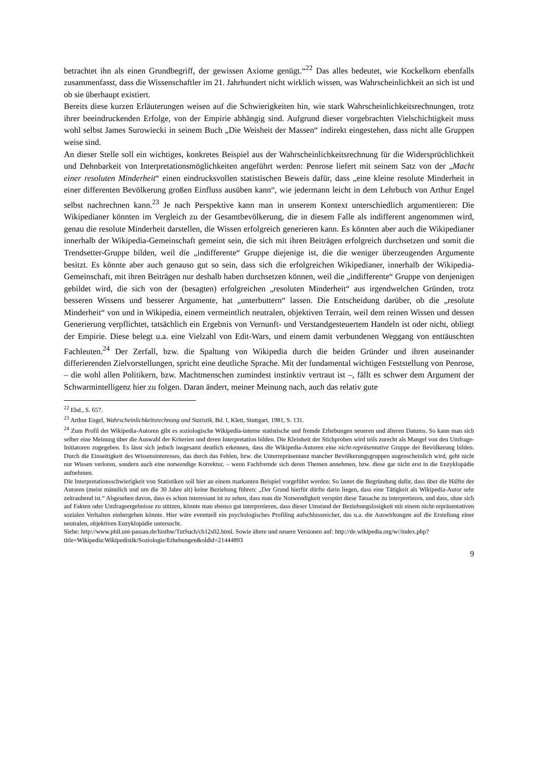betrachtet ihn als einen Grundbegriff, der gewissen Axiome genügt.“<sup>22</sup> Das alles bedeutet, wie Kockelkorn ebenfalls zusammenfasst, dass die Wissenschaftler im 21. Jahrhundert nicht wirklich wissen, was Wahrscheinlichkeit an sich ist und ob sie überhaupt existiert.
Bereits diese kurzen Erläuterungen weisen auf die Schwierigkeiten hin, wie stark Wahrscheinlichkeitsrechnungen, trotz ihrer beeindruckenden Erfolge, von der Empirie abhängig sind. Aufgrund dieser vorgebrachten Vielschichtigkeit muss wohl selbst James Surowiecki in seinem Buch „Die Weisheit der Massen“ indirekt eingestehen, dass nicht alle Gruppen weise sind.
An dieser Stelle soll ein wichtiges, konkretes Beispiel aus der Wahrscheinlichkeitsrechnung für die Widersprüchlichkeit und Dehnbarkeit von Interpretationsmöglichkeiten angeführt werden: Penrose liefert mit seinem Satz von der „Macht einer resoluten Minderheit“ einen eindrucksvollen statistischen Beweis dafür, dass „eine kleine resolute Minderheit in einer differenten Bevölkerung großen Einfluss ausüben kann“, wie jedermann leicht in dem Lehrbuch von Arthur Engel selbst nachrechnen kann.<sup>23</sup> Je nach Perspektive kann man in unserem Kontext unterschiedlich argumentieren: Die Wikipedianer könnten im Vergleich zu der Gesamtbevölkerung, die in diesem Falle als indifferent angenommen wird, genau die resolute Minderheit darstellen, die Wissen erfolgreich generieren kann. Es könnten aber auch die Wikipedianer innerhalb der Wikipedia-Gemeinschaft gemeint sein, die sich mit ihren Beiträgen erfolgreich durchsetzen und somit die Trendsetter-Gruppe bilden, weil die „indifferente“ Gruppe diejenige ist, die die weniger überzeugenden Argumente besitzt. Es könnte aber auch genauso gut so sein, dass sich die erfolgreichen Wikipedianer, innerhalb der Wikipedia-Gemeinschaft, mit ihren Beiträgen nur deshalb haben durchsetzen können, weil die „indifferente“ Gruppe von denjenigen gebildet wird, die sich von der (besagten) erfolgreichen „resoluten Minderheit“ aus irgendwelchen Gründen, trotz besseren Wissens und besserer Argumente, hat „unterbuttern“ lassen. Die Entscheidung darüber, ob die „resolute Minderheit“ von und in Wikipedia, einem vermeintlich neutralen, objektiven Terrain, weil dem reinen Wissen und dessen Generierung verpflichtet, tatsächlich ein Ergebnis von Vernunft- und Verstandgesteuertem Handeln ist oder nicht, obliegt der Empirie. Diese belegt u.a. eine Vielzahl von Edit-Wars, und einem damit verbundenen Weggang von enttäuschten Fachleuten.<sup>24</sup> Der Zerfall, bzw. die Spaltung von Wikipedia durch die beiden Gründer und ihren auseinander differierenden Zielvorstellungen, spricht eine deutliche Sprache. Mit der fundamental wichtigen Feststellung von Penrose, – die wohl allen Politikern, bzw. Machtmenschen zumindest instinktiv vertraut ist –, fällt es schwer dem Argument der Schwarmintelligenz hier zu folgen. Daran ändert, meiner Meinung nach, auch das relativ gute
<sup>22</sup> Ebd., S. 657.
<sup>23</sup> Arthur Engel, Wahrscheinlichkeitsrechnung und Statistik, Bd. I, Klett, Stuttgart, 1981, S. 131.
<sup>24</sup> Zum Profil der Wikipedia-Autoren gibt es soziologische Wikipedia-interne statistische und fremde Erhebungen neueren und älteren Datums. So kann man sich selber eine Meinung über die Auswahl der Kriterien und deren Interpretation bilden. Die Kleinheit der Stichproben wird teils zurecht als Mangel von den Umfrage-Initiatoren zugegeben. Es lässt sich jedoch insgesamt deutlich erkennen, dass die Wikipedia-Autoren eine nicht-repräsentative Gruppe der Bevölkerung bilden. Durch die Einseitigkeit des Wissensinteresses, das durch das Fehlen, bzw. die Unterrepräsentanz mancher Bevölkerungsgruppen augenscheinlich wird, geht nicht nur Wissen verloren, sondern auch eine notwendige Korrektur, – wenn Fachfremde sich deren Themen annehmen, bzw. diese gar nicht erst in die Enzyklopädie aufnehmen.
Die Interpretationsschwierigkeit von Statistiken soll hier an einem markanten Beispiel vorgeführt werden: So lautet die Begründung dafür, dass über die Hälfte der Autoren (meist männlich und um die 30 Jahre alt) keine Beziehung führen: „Der Grund hierfür dürfte darin liegen, dass eine Tätigkeit als Wikipedia-Autor sehr zeitraubend ist.“ Abgesehen davon, dass es schon interessant ist zu sehen, dass man die Notwendigkeit verspürt diese Tatsache zu interpretieren, und dass, ohne sich auf Fakten oder Umfrageergebnisse zu stützen, könnte man ebenso gut interpretieren, dass dieser Umstand der Beziehungslosigkeit mit einem nicht-repräsentativen sozialen Verhalten einhergehen könnte. Hier wäre eventuell ein psychologisches Profiling aufschlussreicher, das u.a. die Auswirkungen auf die Erstellung einer neutralen, objektiven Enzyklopädie untersucht.
Siehe: http://www.phil.uni-passau.de/histhw/TutSuch/ch12s02.html. Sowie ältere und neuere Versionen auf: http://de.wikipedia.org/w//index.php?title=Wikipedia:Wikipedistik/Soziologie/Erhebungen&oldid=21444893
9